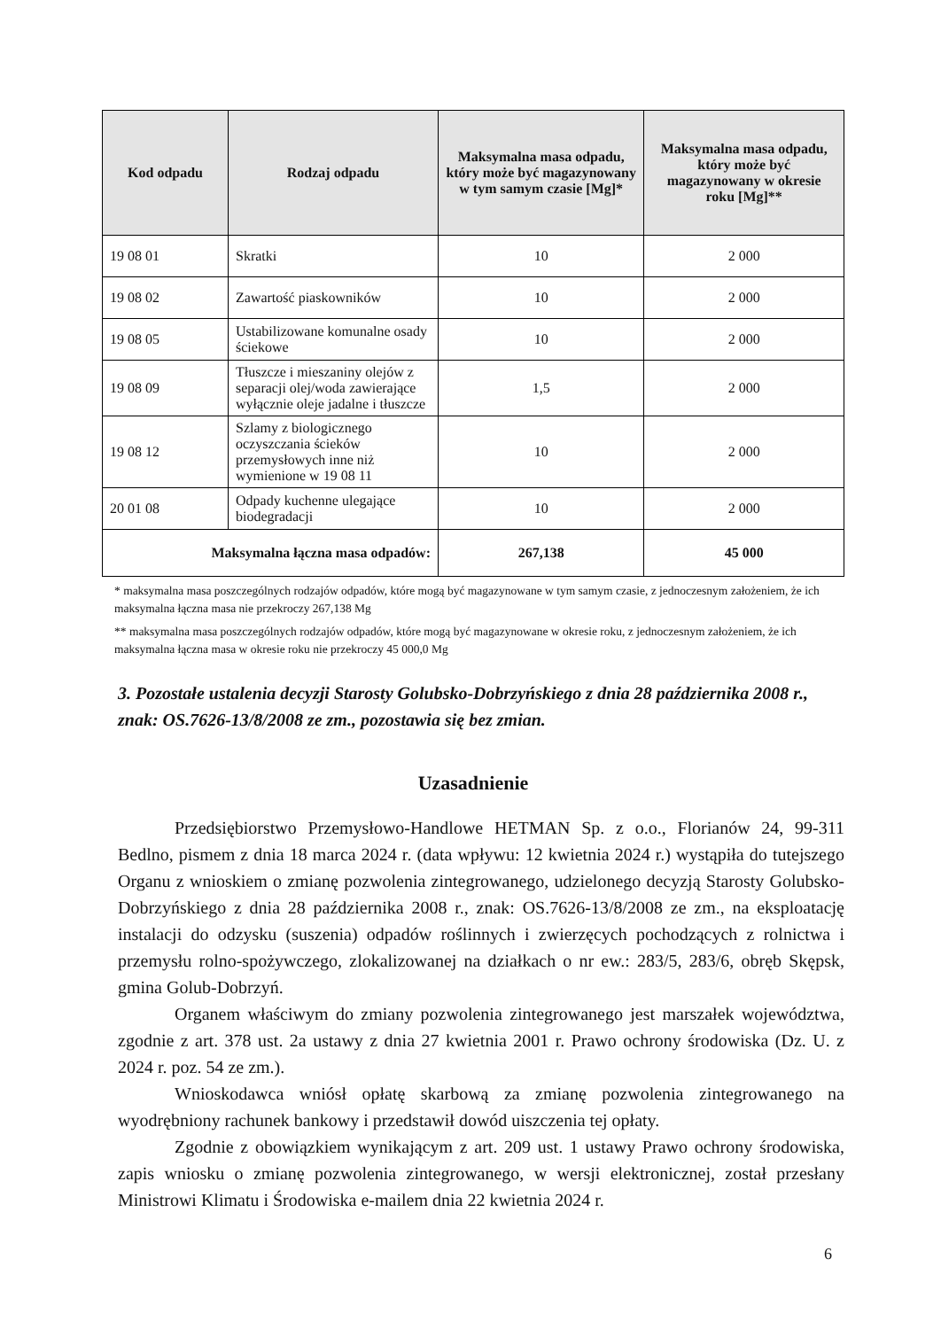| Kod odpadu | Rodzaj odpadu | Maksymalna masa odpadu, który może być magazynowany w tym samym czasie [Mg]* | Maksymalna masa odpadu, który może być magazynowany w okresie roku [Mg]** |
| --- | --- | --- | --- |
| 19 08 01 | Skratki | 10 | 2 000 |
| 19 08 02 | Zawartość piaskowników | 10 | 2 000 |
| 19 08 05 | Ustabilizowane komunalne osady ściekowe | 10 | 2 000 |
| 19 08 09 | Tłuszcze i mieszaniny olejów z separacji olej/woda zawierające wyłącznie oleje jadalne i tłuszcze | 1,5 | 2 000 |
| 19 08 12 | Szlamy z biologicznego oczyszczania ścieków przemysłowych inne niż wymienione w 19 08 11 | 10 | 2 000 |
| 20 01 08 | Odpady kuchenne ulegające biodegradacji | 10 | 2 000 |
| Maksymalna łączna masa odpadów: | | 267,138 | 45 000 |
* maksymalna masa poszczególnych rodzajów odpadów, które mogą być magazynowane w tym samym czasie, z jednoczesnym założeniem, że ich maksymalna łączna masa nie przekroczy 267,138 Mg
** maksymalna masa poszczególnych rodzajów odpadów, które mogą być magazynowane w okresie roku, z jednoczesnym założeniem, że ich maksymalna łączna masa w okresie roku nie przekroczy 45 000,0 Mg
3. Pozostałe ustalenia decyzji Starosty Golubsko-Dobrzyńskiego z dnia 28 października 2008 r., znak: OS.7626-13/8/2008 ze zm., pozostawia się bez zmian.
Uzasadnienie
Przedsiębiorstwo Przemysłowo-Handlowe HETMAN Sp. z o.o., Florianów 24, 99-311 Bedlno, pismem z dnia 18 marca 2024 r. (data wpływu: 12 kwietnia 2024 r.) wystąpiła do tutejszego Organu z wnioskiem o zmianę pozwolenia zintegrowanego, udzielonego decyzją Starosty Golubsko-Dobrzyńskiego z dnia 28 października 2008 r., znak: OS.7626-13/8/2008 ze zm., na eksploatację instalacji do odzysku (suszenia) odpadów roślinnych i zwierzęcych pochodzących z rolnictwa i przemysłu rolno-spożywczego, zlokalizowanej na działkach o nr ew.: 283/5, 283/6, obręb Skępsk, gmina Golub-Dobrzyń.
Organem właściwym do zmiany pozwolenia zintegrowanego jest marszałek województwa, zgodnie z art. 378 ust. 2a ustawy z dnia 27 kwietnia 2001 r. Prawo ochrony środowiska (Dz. U. z 2024 r. poz. 54 ze zm.).
Wnioskodawca wniósł opłatę skarbową za zmianę pozwolenia zintegrowanego na wyodrębniony rachunek bankowy i przedstawił dowód uiszczenia tej opłaty.
Zgodnie z obowiązkiem wynikającym z art. 209 ust. 1 ustawy Prawo ochrony środowiska, zapis wniosku o zmianę pozwolenia zintegrowanego, w wersji elektronicznej, został przesłany Ministrowi Klimatu i Środowiska e-mailem dnia 22 kwietnia 2024 r.
6